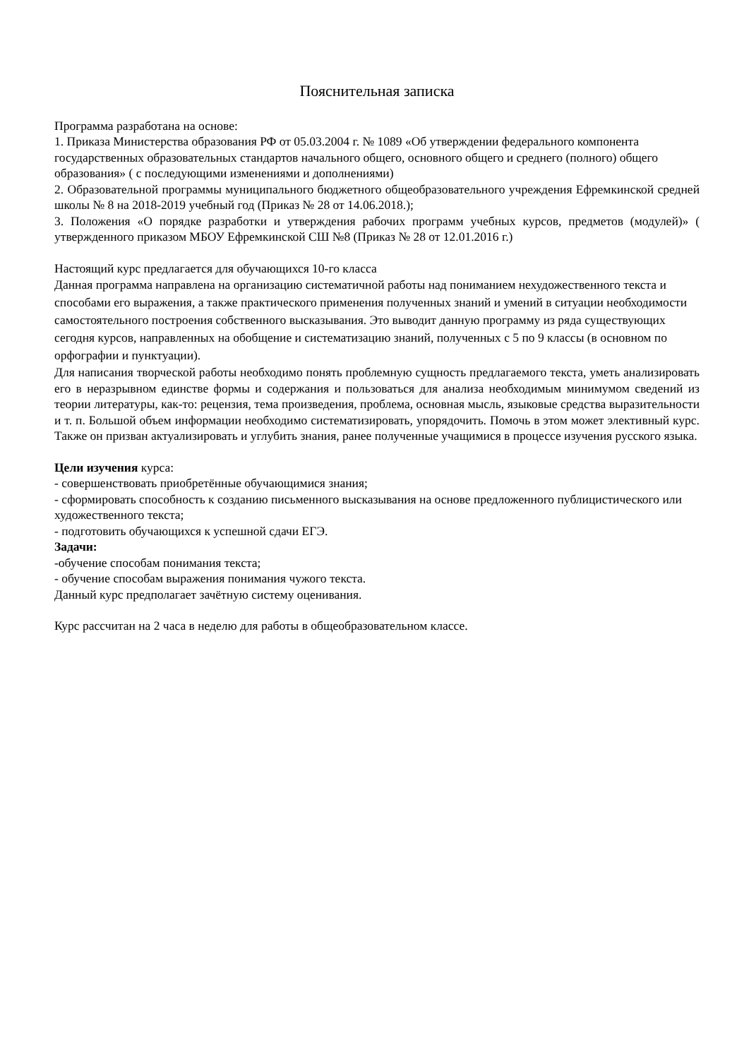Пояснительная записка
Программа разработана на основе:
1. Приказа Министерства образования РФ от 05.03.2004 г. № 1089 «Об утверждении федерального компонента государственных образовательных стандартов начального общего, основного общего и среднего (полного) общего образования» ( с последующими изменениями и дополнениями)
2. Образовательной программы муниципального бюджетного общеобразовательного учреждения Ефремкинской средней школы № 8 на 2018-2019 учебный год (Приказ № 28 от 14.06.2018.);
3. Положения «О порядке разработки и утверждения рабочих программ учебных курсов, предметов (модулей)» ( утвержденного приказом МБОУ Ефремкинской СШ №8 (Приказ № 28 от 12.01.2016 г.)
Настоящий курс предлагается для обучающихся 10-го класса
Данная программа направлена на организацию систематичной работы над пониманием нехудожественного текста и способами его выражения, а также практического применения полученных знаний и умений в ситуации необходимости самостоятельного построения собственного высказывания. Это выводит данную программу из ряда существующих сегодня курсов, направленных на обобщение и систематизацию знаний, полученных с 5 по 9 классы (в основном по орфографии и пунктуации).
Для написания творческой работы необходимо понять проблемную сущность предлагаемого текста, уметь анализировать его в неразрывном единстве формы и содержания и пользоваться для анализа необходимым минимумом сведений из теории литературы, как-то: рецензия, тема произведения, проблема, основная мысль, языковые средства выразительности и т. п. Большой объем информации необходимо систематизировать, упорядочить. Помочь в этом может элективный курс. Также он призван актуализировать и углубить знания, ранее полученные учащимися в процессе изучения русского языка.
Цели изучения курса:
- совершенствовать приобретённые обучающимися знания;
- сформировать способность к созданию письменного высказывания на основе предложенного публицистического или художественного текста;
- подготовить обучающихся к успешной сдачи ЕГЭ.
Задачи:
-обучение способам понимания текста;
- обучение способам выражения понимания чужого текста.
Данный курс предполагает зачётную систему оценивания.
Курс рассчитан на 2 часа в неделю для работы в общеобразовательном классе.